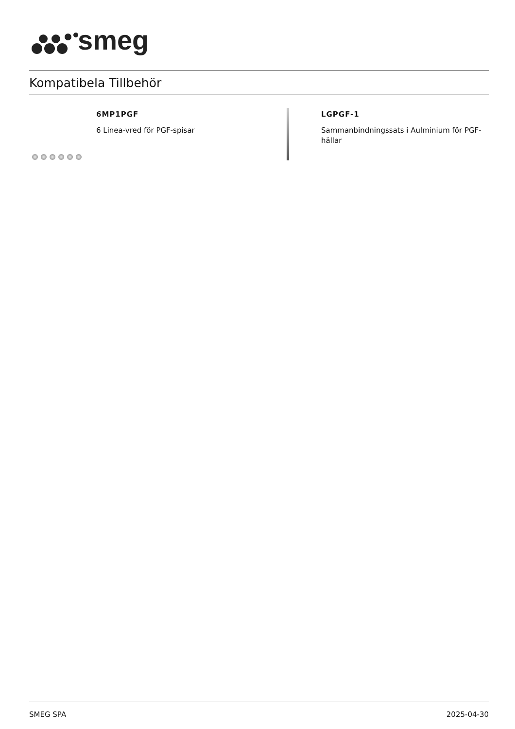smeg
Kompatibela Tillbehör
6MP1PGF
6 Linea-vred för PGF-spisar
LGPGF-1
Sammanbindningssats i Aulminium för PGF-hällar
SMEG SPA 2025-04-30